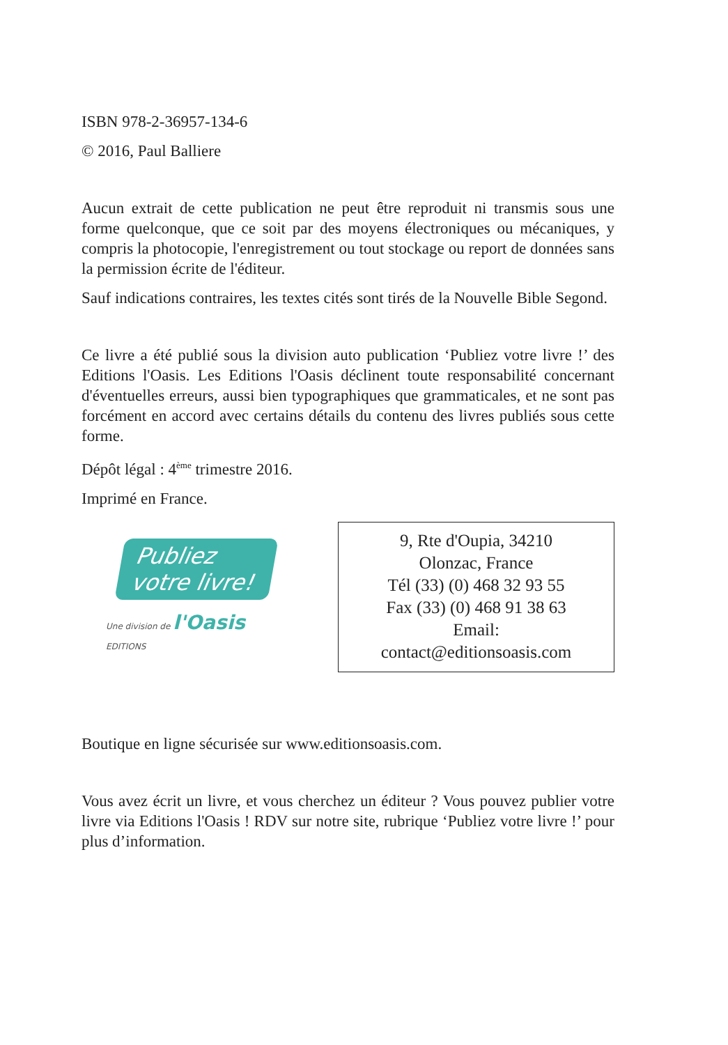ISBN 978-2-36957-134-6
© 2016, Paul Balliere
Aucun extrait de cette publication ne peut être reproduit ni transmis sous une forme quelconque, que ce soit par des moyens électroniques ou mécaniques, y compris la photocopie, l'enregistrement ou tout stockage ou report de données sans la permission écrite de l'éditeur.
Sauf indications contraires, les textes cités sont tirés de la Nouvelle Bible Segond.
Ce livre a été publié sous la division auto publication ‘Publiez votre livre !’ des Editions l'Oasis. Les Editions l'Oasis déclinent toute responsabilité concernant d'éventuelles erreurs, aussi bien typographiques que grammaticales, et ne sont pas forcément en accord avec certains détails du contenu des livres publiés sous cette forme.
Dépôt légal : 4<sup>ème</sup> trimestre 2016.
Imprimé en France.
Publiez
votre livre!
Une division de l'Oasis EDITIONS
9, Rte d'Oupia, 34210
Olonzac, France
Tél (33) (0) 468 32 93 55
Fax (33) (0) 468 91 38 63
Email:
contact@editionsoasis.com
Boutique en ligne sécurisée sur www.editionsoasis.com.
Vous avez écrit un livre, et vous cherchez un éditeur ? Vous pouvez publier votre livre via Editions l'Oasis ! RDV sur notre site, rubrique ‘Publiez votre livre !’ pour plus d’information.